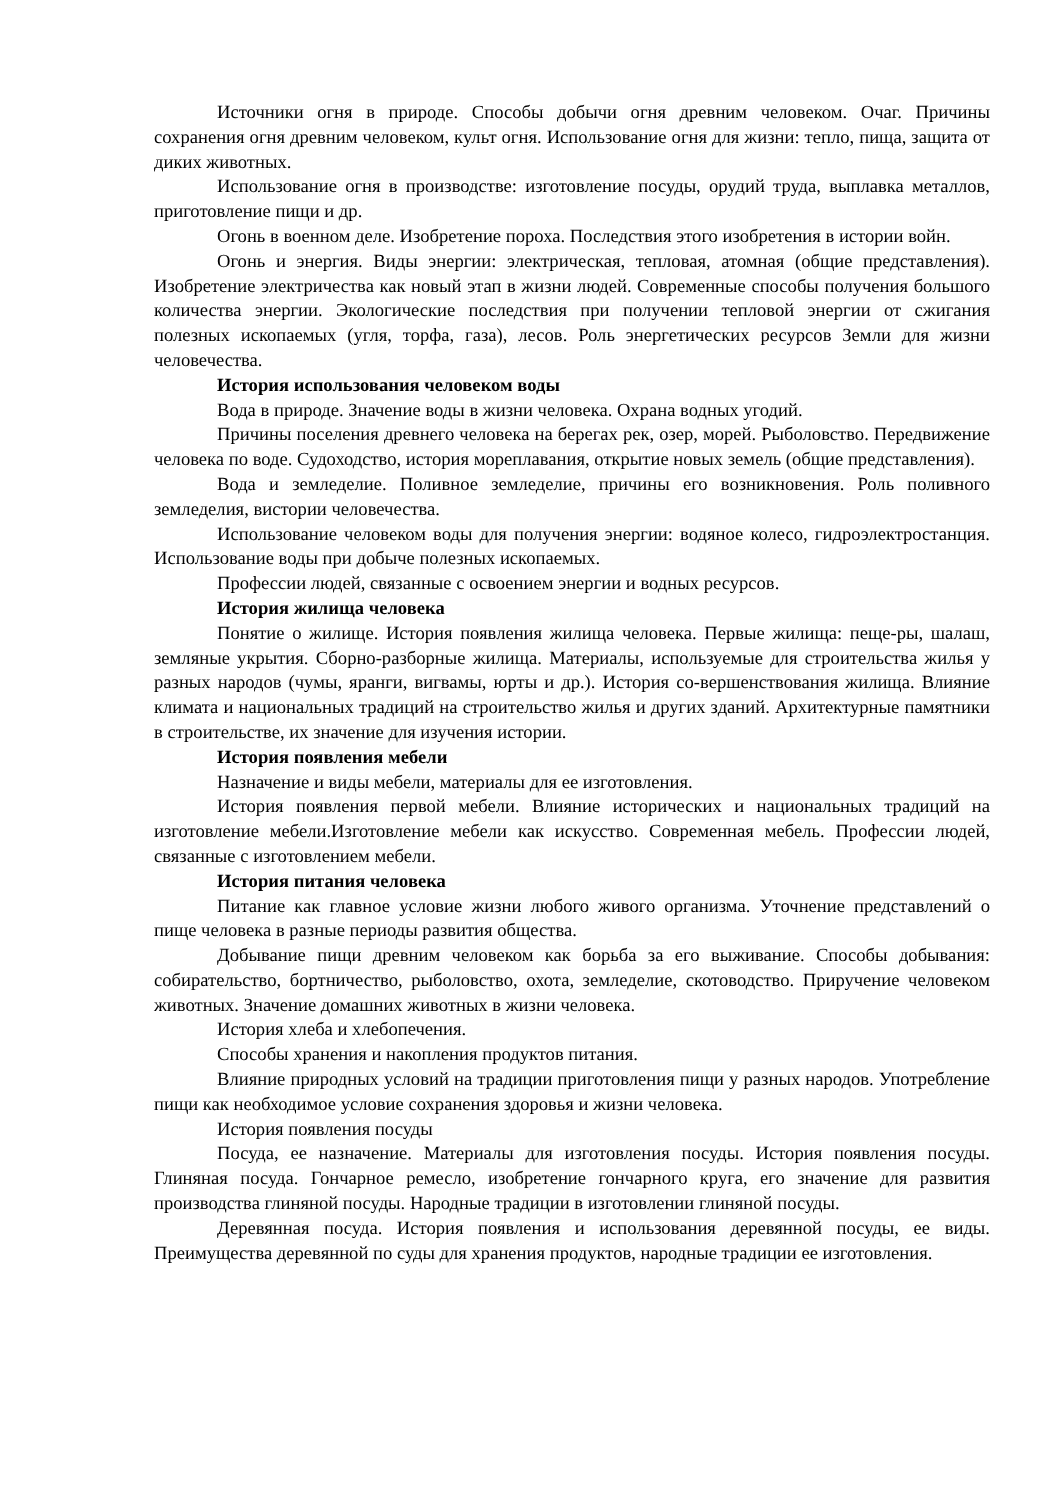Источники огня в природе. Способы добычи огня древним человеком. Очаг. Причины сохранения огня древним человеком, культ огня. Использование огня для жизни: тепло, пища, защита от диких животных.
Использование огня в производстве: изготовление посуды, орудий труда, выплавка металлов, приготовление пищи и др.
Огонь в военном деле. Изобретение пороха. Последствия этого изобретения в истории войн.
Огонь и энергия. Виды энергии: электрическая, тепловая, атомная (общие представления). Изобретение электричества как новый этап в жизни людей. Современные способы получения большого количества энергии. Экологические последствия при получении тепловой энергии от сжигания полезных ископаемых (угля, торфа, газа), лесов. Роль энергетических ресурсов Земли для жизни человечества.
История использования человеком воды
Вода в природе. Значение воды в жизни человека. Охрана водных угодий.
Причины поселения древнего человека на берегах рек, озер, морей. Рыболовство. Передвижение человека по воде. Судоходство, история мореплавания, открытие новых земель (общие представления).
Вода и земледелие. Поливное земледелие, причины его возникновения. Роль поливного земледелия, вистории человечества.
Использование человеком воды для получения энергии: водяное колесо, гидроэлектростанция. Использование воды при добыче полезных ископаемых.
Профессии людей, связанные с освоением энергии и водных ресурсов.
История жилища человека
Понятие о жилище. История появления жилища человека. Первые жилища: пеще-ры, шалаш, земляные укрытия. Сборно-разборные жилища. Материалы, используемые для строительства жилья у разных народов (чумы, яранги, вигвамы, юрты и др.). История со-вершенствования жилища. Влияние климата и национальных традиций на строительство жилья и других зданий. Архитектурные памятники в строительстве, их значение для изучения истории.
История появления мебели
Назначение и виды мебели, материалы для ее изготовления.
История появления первой мебели. Влияние исторических и национальных традиций на изготовление мебели.Изготовление мебели как искусство. Современная мебель. Профессии людей, связанные с изготовлением мебели.
История питания человека
Питание как главное условие жизни любого живого организма. Уточнение представлений о пище человека в разные периоды развития общества.
Добывание пищи древним человеком как борьба за его выживание. Способы добывания: собирательство, бортничество, рыболовство, охота, земледелие, скотоводство. Приручение человеком животных. Значение домашних животных в жизни человека.
История хлеба и хлебопечения.
Способы хранения и накопления продуктов питания.
Влияние природных условий на традиции приготовления пищи у разных народов. Употребление пищи как необходимое условие сохранения здоровья и жизни человека.
История появления посуды
Посуда, ее назначение. Материалы для изготовления посуды. История появления посуды. Глиняная посуда. Гончарное ремесло, изобретение гончарного круга, его значение для развития производства глиняной посуды. Народные традиции в изготовлении глиняной посуды.
Деревянная посуда. История появления и использования деревянной посуды, ее виды. Преимущества деревянной по суды для хранения продуктов, народные традиции ее изготовления.